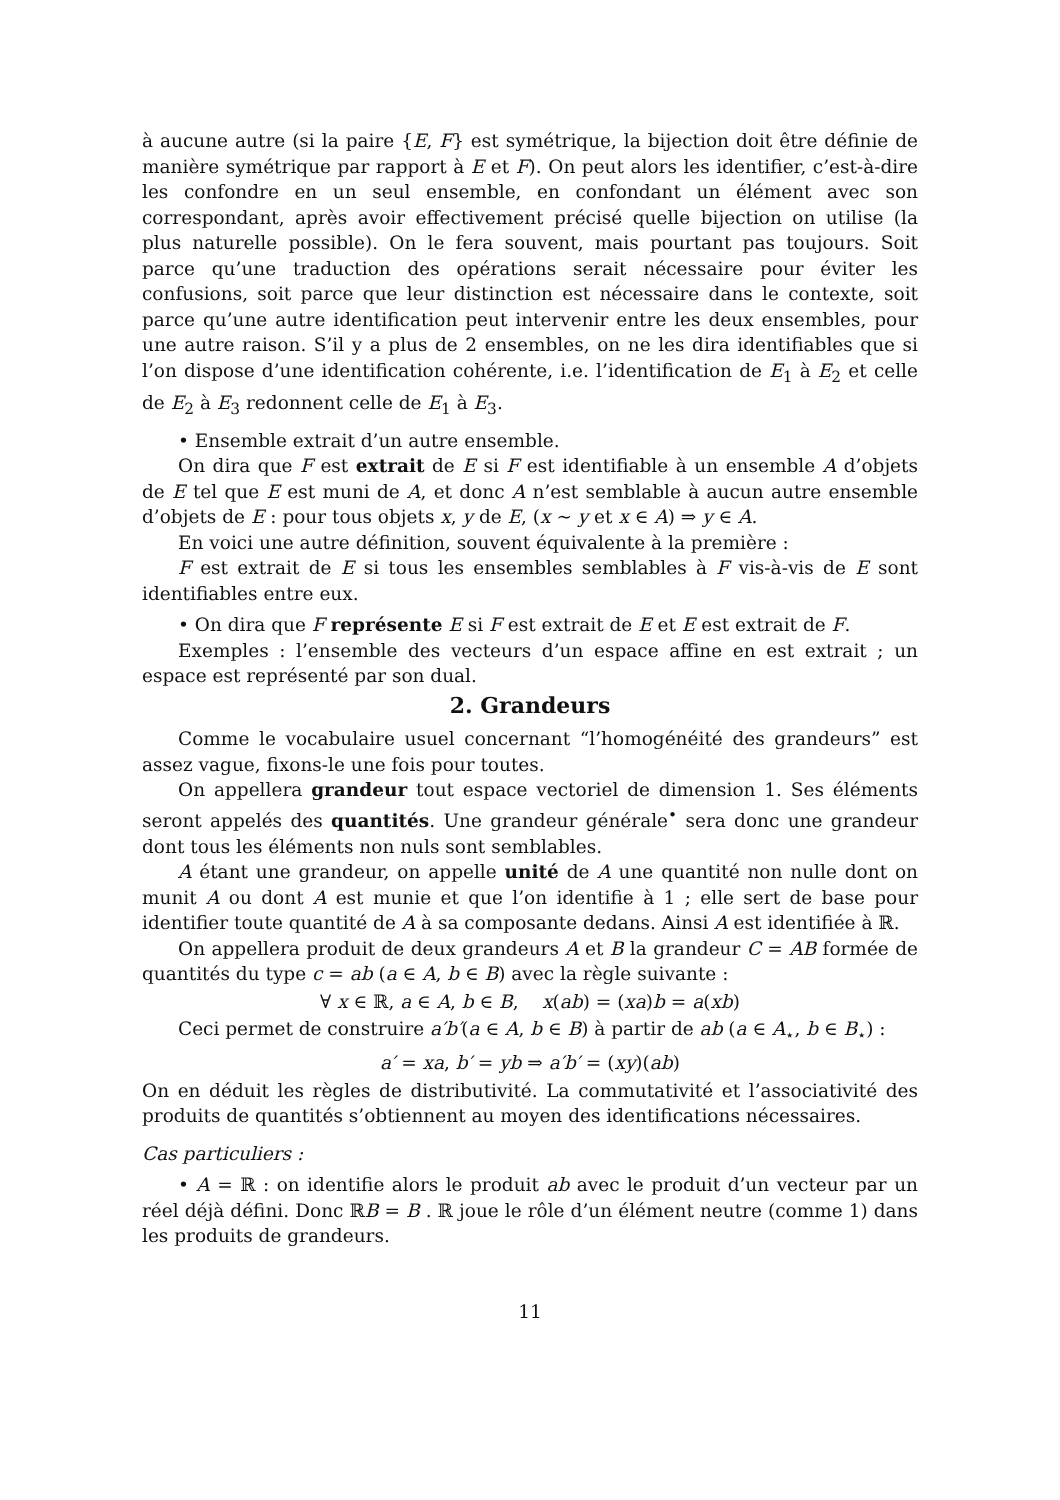à aucune autre (si la paire {E, F} est symétrique, la bijection doit être définie de manière symétrique par rapport à E et F). On peut alors les identifier, c’est-à-dire les confondre en un seul ensemble, en confondant un élément avec son correspondant, après avoir effectivement précisé quelle bijection on utilise (la plus naturelle possible). On le fera souvent, mais pourtant pas toujours. Soit parce qu’une traduction des opérations serait nécessaire pour éviter les confusions, soit parce que leur distinction est nécessaire dans le contexte, soit parce qu’une autre identification peut intervenir entre les deux ensembles, pour une autre raison. S’il y a plus de 2 ensembles, on ne les dira identifiables que si l’on dispose d’une identification cohérente, i.e. l’identification de E<sub>1</sub> à E<sub>2</sub> et celle de E<sub>2</sub> à E<sub>3</sub> redonnent celle de E<sub>1</sub> à E<sub>3</sub>.
• Ensemble extrait d’un autre ensemble.
On dira que F est extrait de E si F est identifiable à un ensemble A d’objets de E tel que E est muni de A, et donc A n’est semblable à aucun autre ensemble d’objets de E : pour tous objets x, y de E, (x ∼ y et x ∈ A) ⇒ y ∈ A.
En voici une autre définition, souvent équivalente à la première :
F est extrait de E si tous les ensembles semblables à F vis-à-vis de E sont identifiables entre eux.
• On dira que F représente E si F est extrait de E et E est extrait de F.
Exemples : l’ensemble des vecteurs d’un espace affine en est extrait ; un espace est représenté par son dual.
2. Grandeurs
Comme le vocabulaire usuel concernant “l’homogénéité des grandeurs” est assez vague, fixons-le une fois pour toutes.
On appellera grandeur tout espace vectoriel de dimension 1. Ses éléments seront appelés des quantités. Une grandeur générale<sup>•</sup> sera donc une grandeur dont tous les éléments non nuls sont semblables.
A étant une grandeur, on appelle unité de A une quantité non nulle dont on munit A ou dont A est munie et que l’on identifie à 1 ; elle sert de base pour identifier toute quantité de A à sa composante dedans. Ainsi A est identifiée à ℝ.
On appellera produit de deux grandeurs A et B la grandeur C = AB formée de quantités du type c = ab (a ∈ A, b ∈ B) avec la règle suivante :
∀ x ∈ ℝ, a ∈ A, b ∈ B, x(ab) = (xa)b = a(xb)
Ceci permet de construire a′b′(a ∈ A, b ∈ B) à partir de ab (a ∈ A<sub>⋆</sub>, b ∈ B<sub>⋆</sub>) :
a′ = xa, b′ = yb ⇒ a′b′ = (xy)(ab)
On en déduit les règles de distributivité. La commutativité et l’associativité des produits de quantités s’obtiennent au moyen des identifications nécessaires.
Cas particuliers :
• A = ℝ : on identifie alors le produit ab avec le produit d’un vecteur par un réel déjà défini. Donc ℝB = B . ℝ joue le rôle d’un élément neutre (comme 1) dans les produits de grandeurs.
11